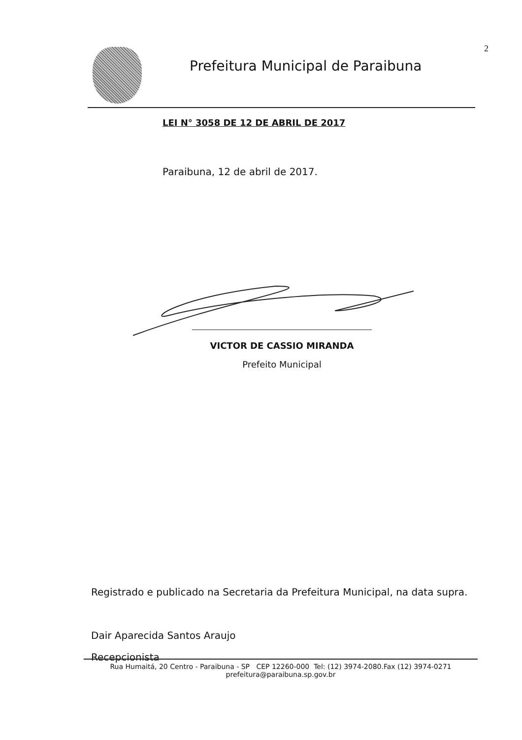2 Prefeitura Municipal de Paraibuna
LEI N° 3058 DE 12 DE ABRIL DE 2017
Paraibuna, 12 de abril de 2017.
VICTOR DE CASSIO MIRANDA
Prefeito Municipal
Registrado e publicado na Secretaria da Prefeitura Municipal, na data supra.
Dair Aparecida Santos Araujo
Recepcionista
Rua Humaitá, 20 Centro - Paraibuna - SP CEP 12260-000 Tel: (12) 3974-2080.Fax (12) 3974-0271
prefeitura@paraibuna.sp.gov.br